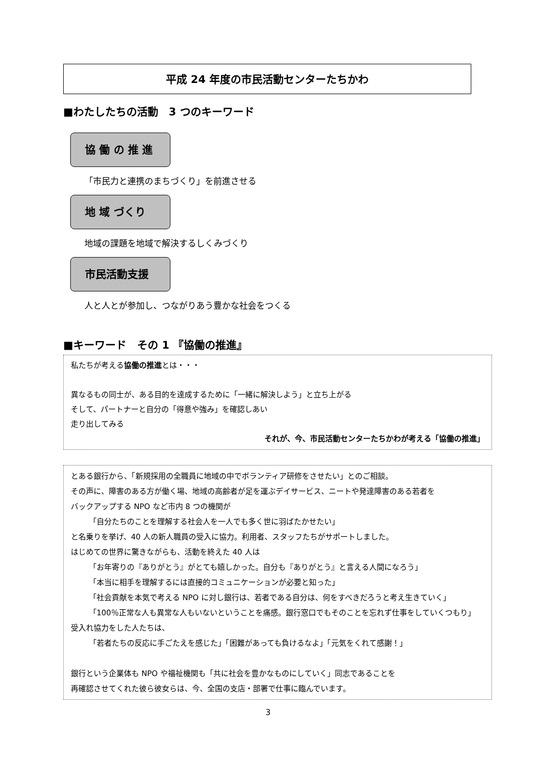平成 24 年度の市民活動センターたちかわ
■わたしたちの活動　3 つのキーワード
協 働 の 推 進
「市民力と連携のまちづくり」を前進させる
地 域 づくり
地域の課題を地域で解決するしくみづくり
市民活動支援
人と人とが参加し、つながりあう豊かな社会をつくる
■キーワード　その 1 『協働の推進』
私たちが考える協働の推進とは・・・
異なるもの同士が、ある目的を達成するために「一緒に解決しよう」と立ち上がる
そして、パートナーと自分の「得意や強み」を確認しあい
走り出してみる
それが、今、市民活動センターたちかわが考える「協働の推進」
とある銀行から、「新規採用の全職員に地域の中でボランティア研修をさせたい」とのご相談。
その声に、障害のある方が働く場、地域の高齢者が足を運ぶデイサービス、ニートや発達障害のある若者を
バックアップする NPO など市内 8 つの機関が
「自分たちのことを理解する社会人を一人でも多く世に羽ばたかせたい」
と名乗りを挙げ、40 人の新人職員の受入に協力。利用者、スタッフたちがサポートしました。
はじめての世界に驚きながらも、活動を終えた 40 人は
「お年寄りの『ありがとう』がとても嬉しかった。自分も『ありがとう』と言える人間になろう」
「本当に相手を理解するには直接的コミュニケーションが必要と知った」
「社会貢献を本気で考える NPO に対し銀行は、若者である自分は、何をすべきだろうと考え生きていく」
「100％正常な人も異常な人もいないということを痛感。銀行窓口でもそのことを忘れず仕事をしていくつもり」
受入れ協力をした人たちは、
「若者たちの反応に手ごたえを感じた」「困難があっても負けるなよ」「元気をくれて感謝！」
銀行という企業体も NPO や福祉機関も「共に社会を豊かなものにしていく」同志であることを
再確認させてくれた彼ら彼女らは、今、全国の支店・部署で仕事に臨んでいます。
3